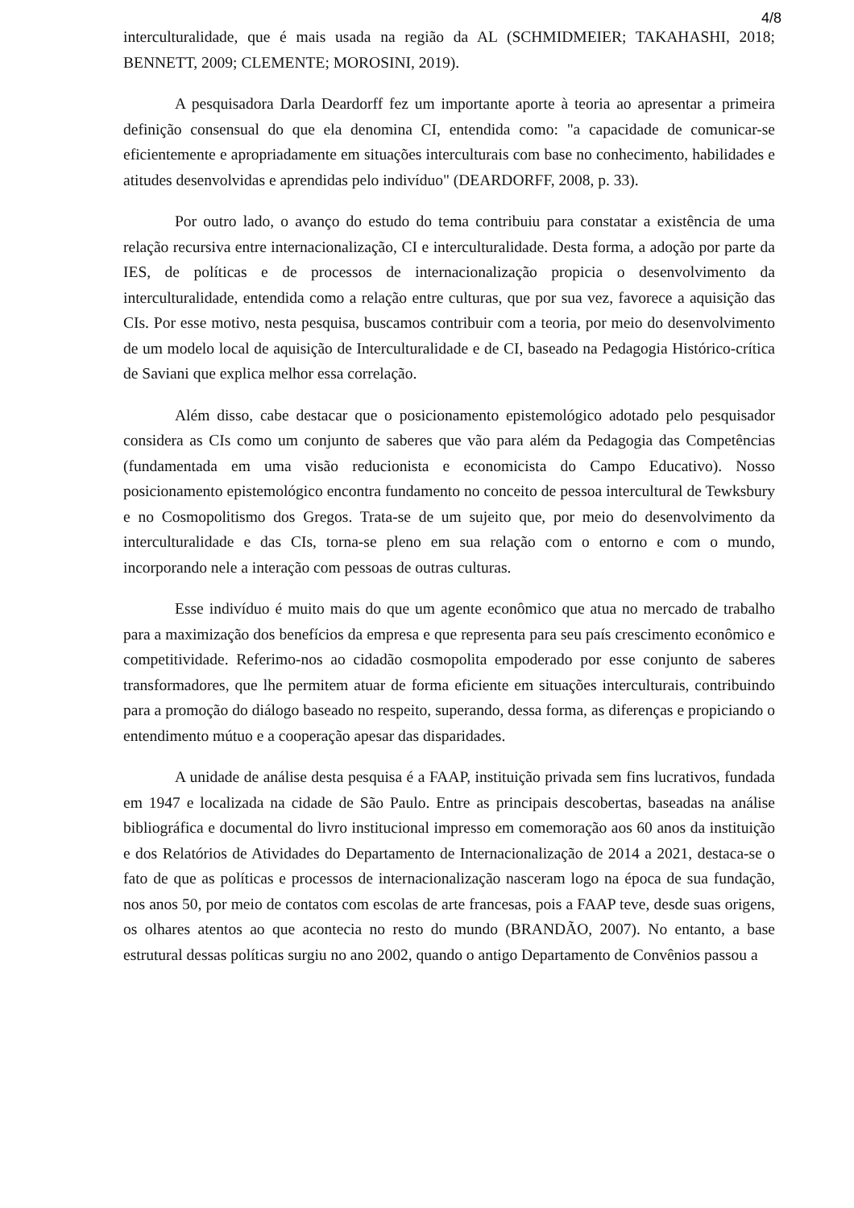4/8
interculturalidade, que é mais usada na região da AL (SCHMIDMEIER; TAKAHASHI, 2018; BENNETT, 2009; CLEMENTE; MOROSINI, 2019).
A pesquisadora Darla Deardorff fez um importante aporte à teoria ao apresentar a primeira definição consensual do que ela denomina CI, entendida como: "a capacidade de comunicar-se eficientemente e apropriadamente em situações interculturais com base no conhecimento, habilidades e atitudes desenvolvidas e aprendidas pelo indivíduo" (DEARDORFF, 2008, p. 33).
Por outro lado, o avanço do estudo do tema contribuiu para constatar a existência de uma relação recursiva entre internacionalização, CI e interculturalidade. Desta forma, a adoção por parte da IES, de políticas e de processos de internacionalização propicia o desenvolvimento da interculturalidade, entendida como a relação entre culturas, que por sua vez, favorece a aquisição das CIs. Por esse motivo, nesta pesquisa, buscamos contribuir com a teoria, por meio do desenvolvimento de um modelo local de aquisição de Interculturalidade e de CI, baseado na Pedagogia Histórico-crítica de Saviani que explica melhor essa correlação.
Além disso, cabe destacar que o posicionamento epistemológico adotado pelo pesquisador considera as CIs como um conjunto de saberes que vão para além da Pedagogia das Competências (fundamentada em uma visão reducionista e economicista do Campo Educativo). Nosso posicionamento epistemológico encontra fundamento no conceito de pessoa intercultural de Tewksbury e no Cosmopolitismo dos Gregos. Trata-se de um sujeito que, por meio do desenvolvimento da interculturalidade e das CIs, torna-se pleno em sua relação com o entorno e com o mundo, incorporando nele a interação com pessoas de outras culturas.
Esse indivíduo é muito mais do que um agente econômico que atua no mercado de trabalho para a maximização dos benefícios da empresa e que representa para seu país crescimento econômico e competitividade. Referimo-nos ao cidadão cosmopolita empoderado por esse conjunto de saberes transformadores, que lhe permitem atuar de forma eficiente em situações interculturais, contribuindo para a promoção do diálogo baseado no respeito, superando, dessa forma, as diferenças e propiciando o entendimento mútuo e a cooperação apesar das disparidades.
A unidade de análise desta pesquisa é a FAAP, instituição privada sem fins lucrativos, fundada em 1947 e localizada na cidade de São Paulo. Entre as principais descobertas, baseadas na análise bibliográfica e documental do livro institucional impresso em comemoração aos 60 anos da instituição e dos Relatórios de Atividades do Departamento de Internacionalização de 2014 a 2021, destaca-se o fato de que as políticas e processos de internacionalização nasceram logo na época de sua fundação, nos anos 50, por meio de contatos com escolas de arte francesas, pois a FAAP teve, desde suas origens, os olhares atentos ao que acontecia no resto do mundo (BRANDÃO, 2007). No entanto, a base estrutural dessas políticas surgiu no ano 2002, quando o antigo Departamento de Convênios passou a